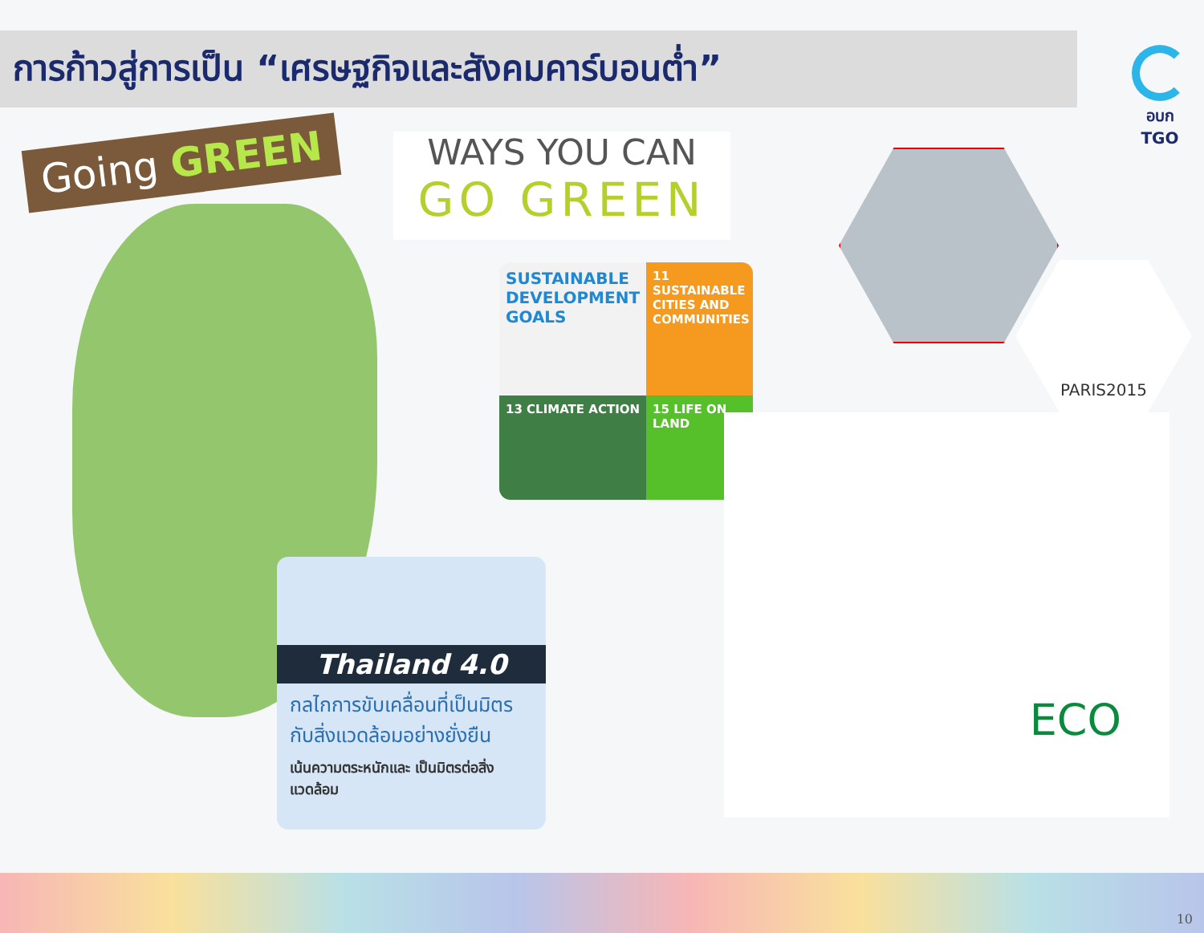การก้าวสู่การเป็น “เศรษฐกิจและสังคมคาร์บอนต่ำ”
อบก TGO
Going GREEN
WAYS YOU CAN
GO GREEN
SUSTAINABLE DEVELOPMENT GOALS
11 SUSTAINABLE CITIES AND COMMUNITIES
13 CLIMATE ACTION
15 LIFE ON LAND
Thailand 4.0
กลไกการขับเคลื่อนที่เป็นมิตร กับสิ่งแวดล้อมอย่างยั่งยืน
เน้นความตระหนักและ เป็นมิตรต่อสิ่งแวดล้อม
PARIS2015
ECO
10